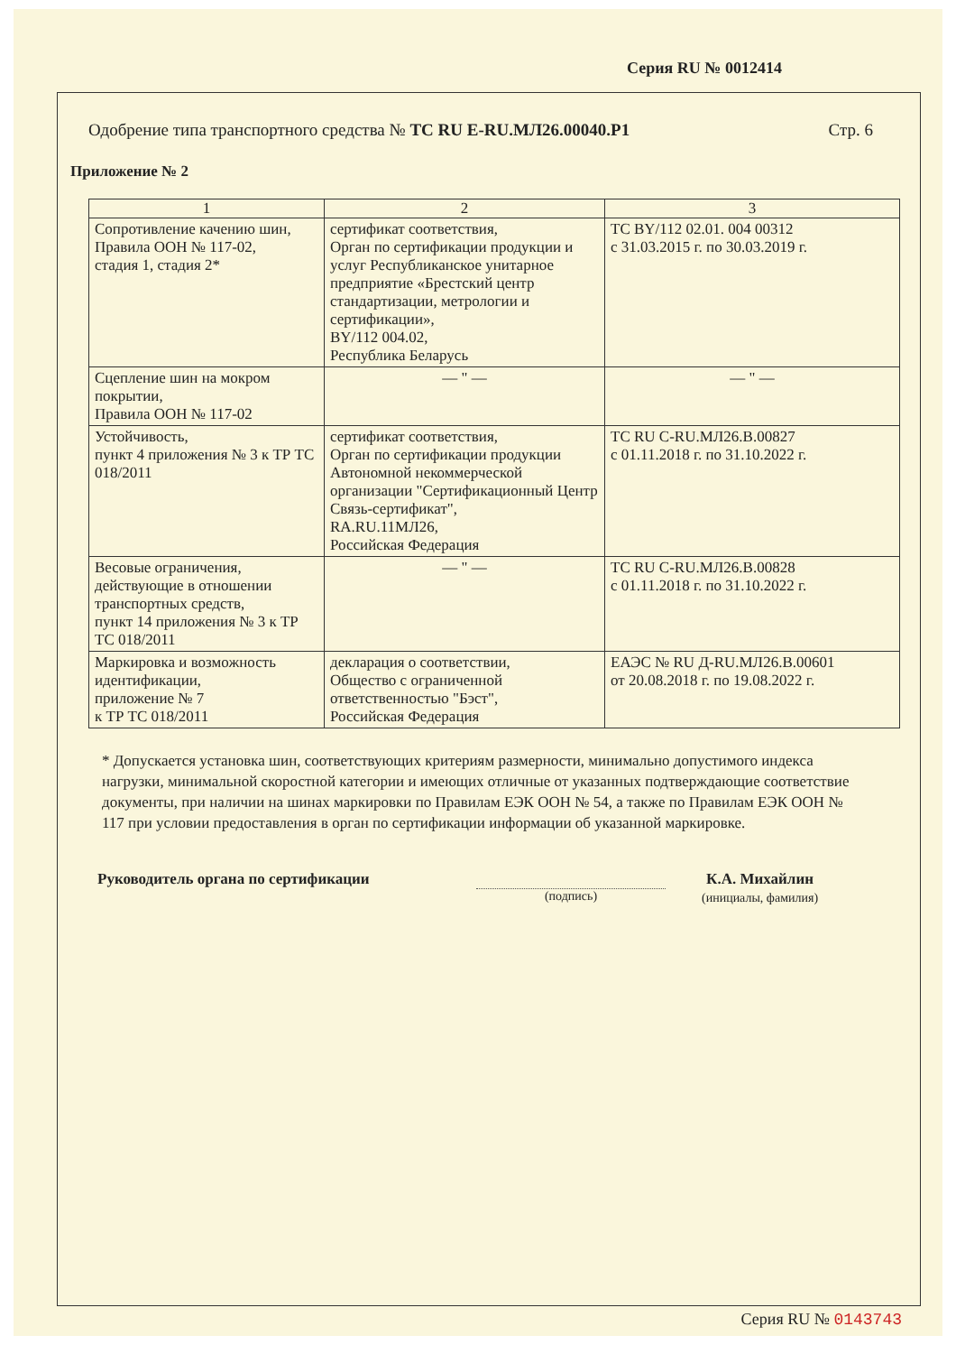Серия RU № 0012414
Одобрение типа транспортного средства № ТС RU E-RU.МЛ26.00040.Р1 Стр. 6
Приложение № 2
| 1 | 2 | 3 |
| --- | --- | --- |
| Сопротивление качению шин, Правила ООН № 117-02, стадия 1, стадия 2* | сертификат соответствия, Орган по сертификации продукции и услуг Республиканское унитарное предприятие «Брестский центр стандартизации, метрологии и сертификации», BY/112 004.02, Республика Беларусь | ТС BY/112 02.01. 004 00312 с 31.03.2015 г. по 30.03.2019 г. |
| Сцепление шин на мокром покрытии, Правила ООН № 117-02 | — " — | — " — |
| Устойчивость, пункт 4 приложения № 3 к ТР ТС 018/2011 | сертификат соответствия, Орган по сертификации продукции Автономной некоммерческой организации "Сертификационный Центр Связь-сертификат", RA.RU.11МЛ26, Российская Федерация | ТС RU C-RU.МЛ26.В.00827 с 01.11.2018 г. по 31.10.2022 г. |
| Весовые ограничения, действующие в отношении транспортных средств, пункт 14 приложения № 3 к ТР ТС 018/2011 | — " — | ТС RU C-RU.МЛ26.В.00828 с 01.11.2018 г. по 31.10.2022 г. |
| Маркировка и возможность идентификации, приложение № 7 к ТР ТС 018/2011 | декларация о соответствии, Общество с ограниченной ответственностью "Бэст", Российская Федерация | ЕАЭС № RU Д-RU.МЛ26.В.00601 от 20.08.2018 г. по 19.08.2022 г. |
* Допускается установка шин, соответствующих критериям размерности, минимально допустимого индекса нагрузки, минимальной скоростной категории и имеющих отличные от указанных подтверждающие соответствие документы, при наличии на шинах маркировки по Правилам ЕЭК ООН № 54, а также по Правилам ЕЭК ООН № 117 при условии предоставления в орган по сертификации информации об указанной маркировке.
Руководитель органа по сертификации
(подпись)
К.А. Михайлин
(инициалы, фамилия)
Серия RU № 0143743